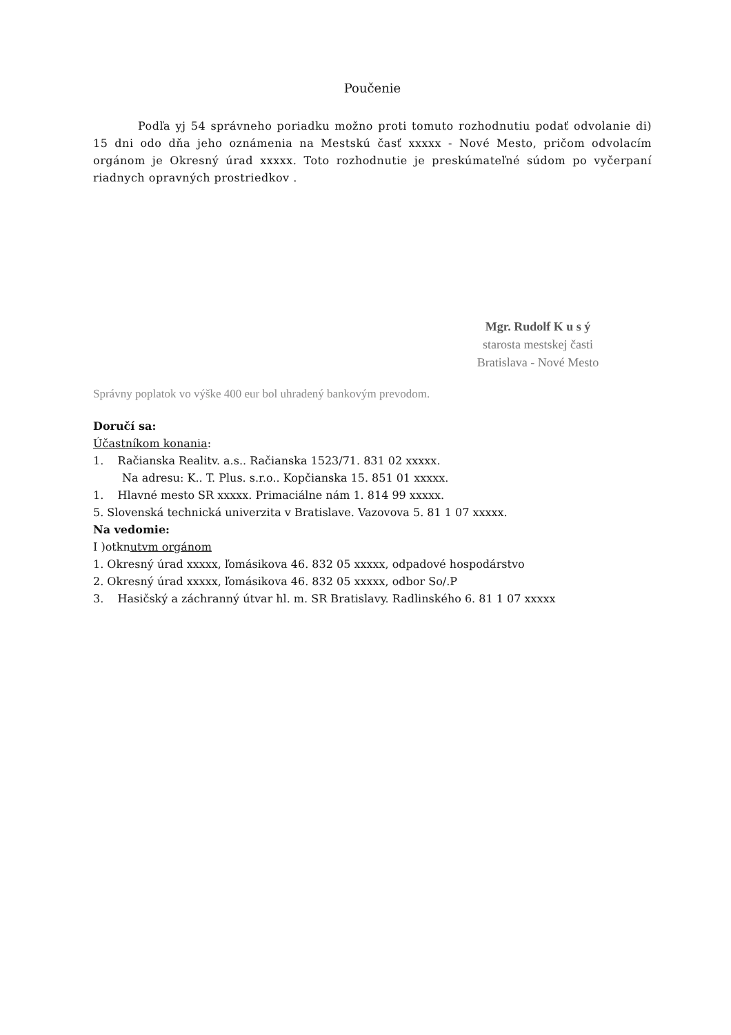Poučenie
Podľa yj 54 správneho poriadku možno proti tomuto rozhodnutiu podať odvolanie di) 15 dni odo dňa jeho oznámenia na Mestskú časť xxxxx - Nové Mesto, pričom odvolacím orgánom je Okresný úrad xxxxx. Toto rozhodnutie je preskúmateľné súdom po vyčerpaní riadnych opravných prostriedkov .
Mgr. Rudolf K u s ý
starosta mestskej časti
Bratislava - Nové Mesto
Správny poplatok vo výške 400 eur bol uhradený bankovým prevodom.
Doručí sa:
Účastníkom konania:
1. Račianska Realitv. a.s.. Račianska 1523/71. 831 02 xxxxx.
Na adresu: K.. T. Plus. s.r.o.. Kopčianska 15. 851 01 xxxxx.
1. Hlavné mesto SR xxxxx. Primaciálne nám 1. 814 99 xxxxx.
5. Slovenská technická univerzita v Bratislave. Vazovova 5. 81 1 07 xxxxx.
Na vedomie:
I )otknutvm orgánom
1. Okresný úrad xxxxx, ľomásikova 46. 832 05 xxxxx, odpadové hospodárstvo
2. Okresný úrad xxxxx, ľomásikova 46. 832 05 xxxxx, odbor So/.P
3. Hasičský a záchranný útvar hl. m. SR Bratislavy. Radlinského 6. 81 1 07 xxxxx